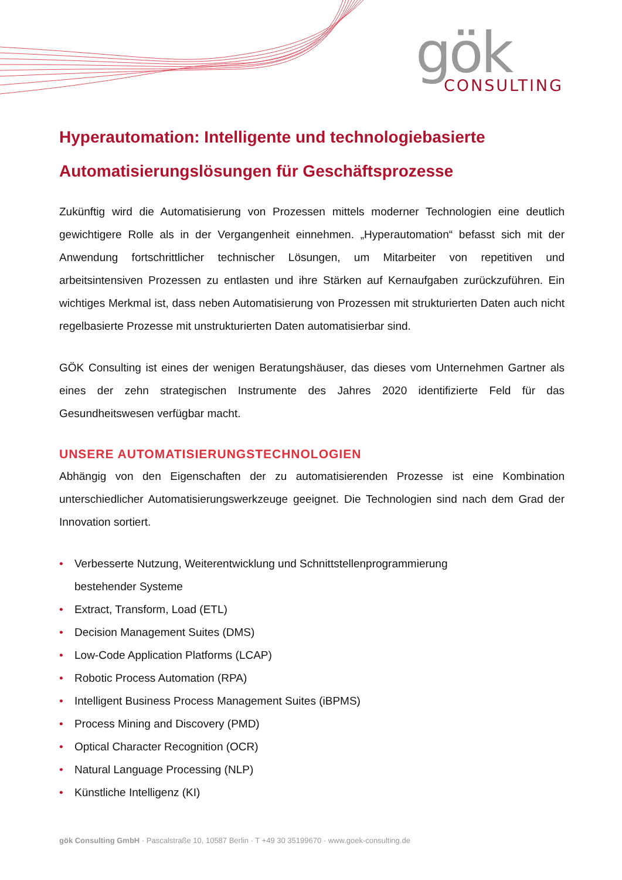gök
CONSULTING
Hyperautomation: Intelligente und technologiebasierte Automatisierungslösungen für Geschäftsprozesse
Zukünftig wird die Automatisierung von Prozessen mittels moderner Technologien eine deutlich gewichtigere Rolle als in der Vergangenheit einnehmen. „Hyperautomation“ befasst sich mit der Anwendung fortschrittlicher technischer Lösungen, um Mitarbeiter von repetitiven und arbeitsintensiven Prozessen zu entlasten und ihre Stärken auf Kernaufgaben zurückzuführen. Ein wichtiges Merkmal ist, dass neben Automatisierung von Prozessen mit strukturierten Daten auch nicht regelbasierte Prozesse mit unstrukturierten Daten automatisierbar sind.
GÖK Consulting ist eines der wenigen Beratungshäuser, das dieses vom Unternehmen Gartner als eines der zehn strategischen Instrumente des Jahres 2020 identifizierte Feld für das Gesundheitswesen verfügbar macht.
UNSERE AUTOMATISIERUNGSTECHNOLOGIEN
Abhängig von den Eigenschaften der zu automatisierenden Prozesse ist eine Kombination unterschiedlicher Automatisierungswerkzeuge geeignet. Die Technologien sind nach dem Grad der Innovation sortiert.
• Verbesserte Nutzung, Weiterentwicklung und Schnittstellenprogrammierung
bestehender Systeme
• Extract, Transform, Load (ETL)
• Decision Management Suites (DMS)
• Low-Code Application Platforms (LCAP)
• Robotic Process Automation (RPA)
• Intelligent Business Process Management Suites (iBPMS)
• Process Mining and Discovery (PMD)
• Optical Character Recognition (OCR)
• Natural Language Processing (NLP)
• Künstliche Intelligenz (KI)
gök Consulting GmbH · Pascalstraße 10, 10587 Berlin · T +49 30 35199670 · www.goek-consulting.de